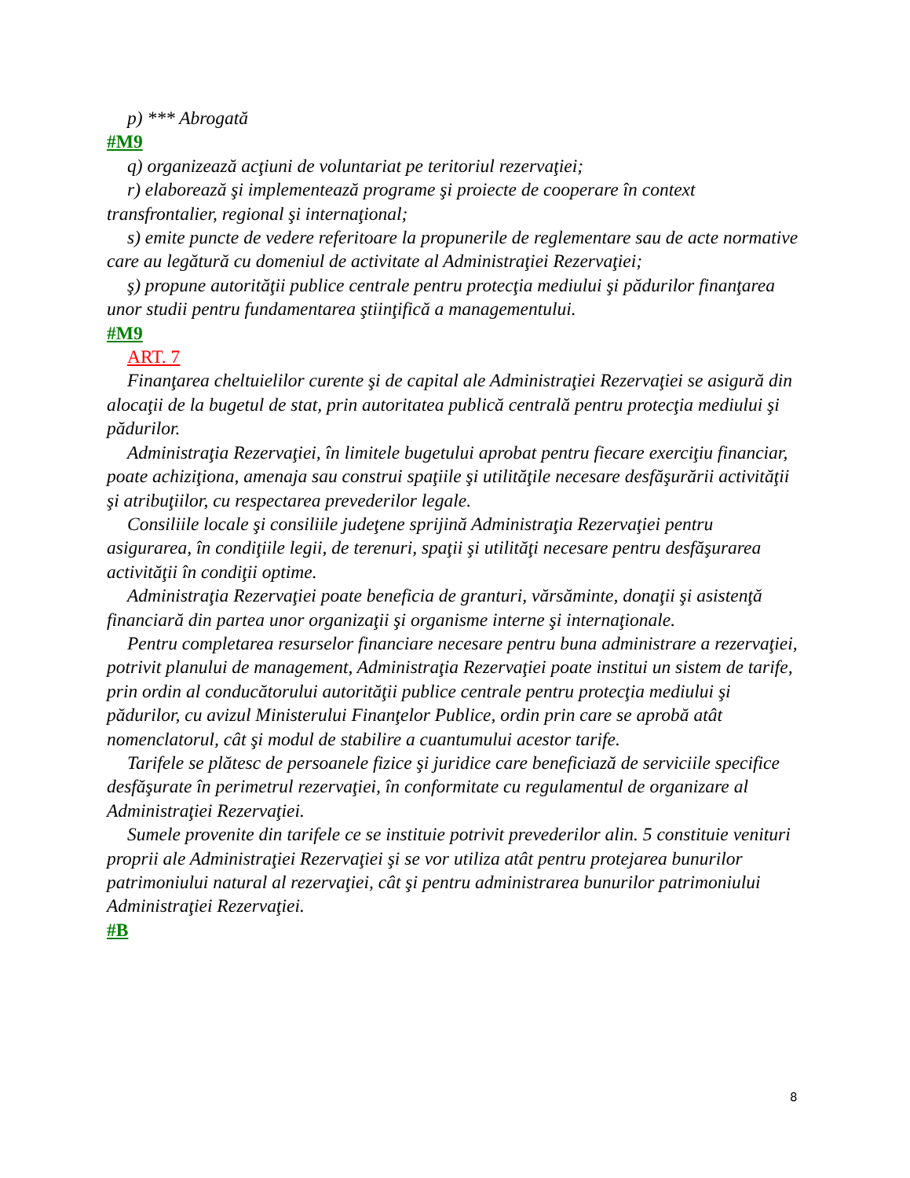p) *** Abrogată
#M9
q) organizează acţiuni de voluntariat pe teritoriul rezervaţiei;
r) elaborează şi implementează programe şi proiecte de cooperare în context transfrontalier, regional şi internaţional;
s) emite puncte de vedere referitoare la propunerile de reglementare sau de acte normative care au legătură cu domeniul de activitate al Administraţiei Rezervaţiei;
ş) propune autorităţii publice centrale pentru protecţia mediului şi pădurilor finanţarea unor studii pentru fundamentarea ştiinţifică a managementului.
#M9
ART. 7
Finanţarea cheltuielilor curente şi de capital ale Administraţiei Rezervaţiei se asigură din alocaţii de la bugetul de stat, prin autoritatea publică centrală pentru protecţia mediului şi pădurilor.
Administraţia Rezervaţiei, în limitele bugetului aprobat pentru fiecare exerciţiu financiar, poate achiziţiona, amenaja sau construi spaţiile şi utilităţile necesare desfăşurării activităţii şi atribuţiilor, cu respectarea prevederilor legale.
Consiliile locale şi consiliile judeţene sprijină Administraţia Rezervaţiei pentru asigurarea, în condiţiile legii, de terenuri, spaţii şi utilităţi necesare pentru desfăşurarea activităţii în condiţii optime.
Administraţia Rezervaţiei poate beneficia de granturi, vărsăminte, donaţii şi asistenţă financiară din partea unor organizaţii şi organisme interne şi internaţionale.
Pentru completarea resurselor financiare necesare pentru buna administrare a rezervaţiei, potrivit planului de management, Administraţia Rezervaţiei poate institui un sistem de tarife, prin ordin al conducătorului autorităţii publice centrale pentru protecţia mediului şi pădurilor, cu avizul Ministerului Finanţelor Publice, ordin prin care se aprobă atât nomenclatorul, cât şi modul de stabilire a cuantumului acestor tarife.
Tarifele se plătesc de persoanele fizice şi juridice care beneficiază de serviciile specifice desfăşurate în perimetrul rezervaţiei, în conformitate cu regulamentul de organizare al Administraţiei Rezervaţiei.
Sumele provenite din tarifele ce se instituie potrivit prevederilor alin. 5 constituie venituri proprii ale Administraţiei Rezervaţiei şi se vor utiliza atât pentru protejarea bunurilor patrimoniului natural al rezervaţiei, cât şi pentru administrarea bunurilor patrimoniului Administraţiei Rezervaţiei.
#B
8